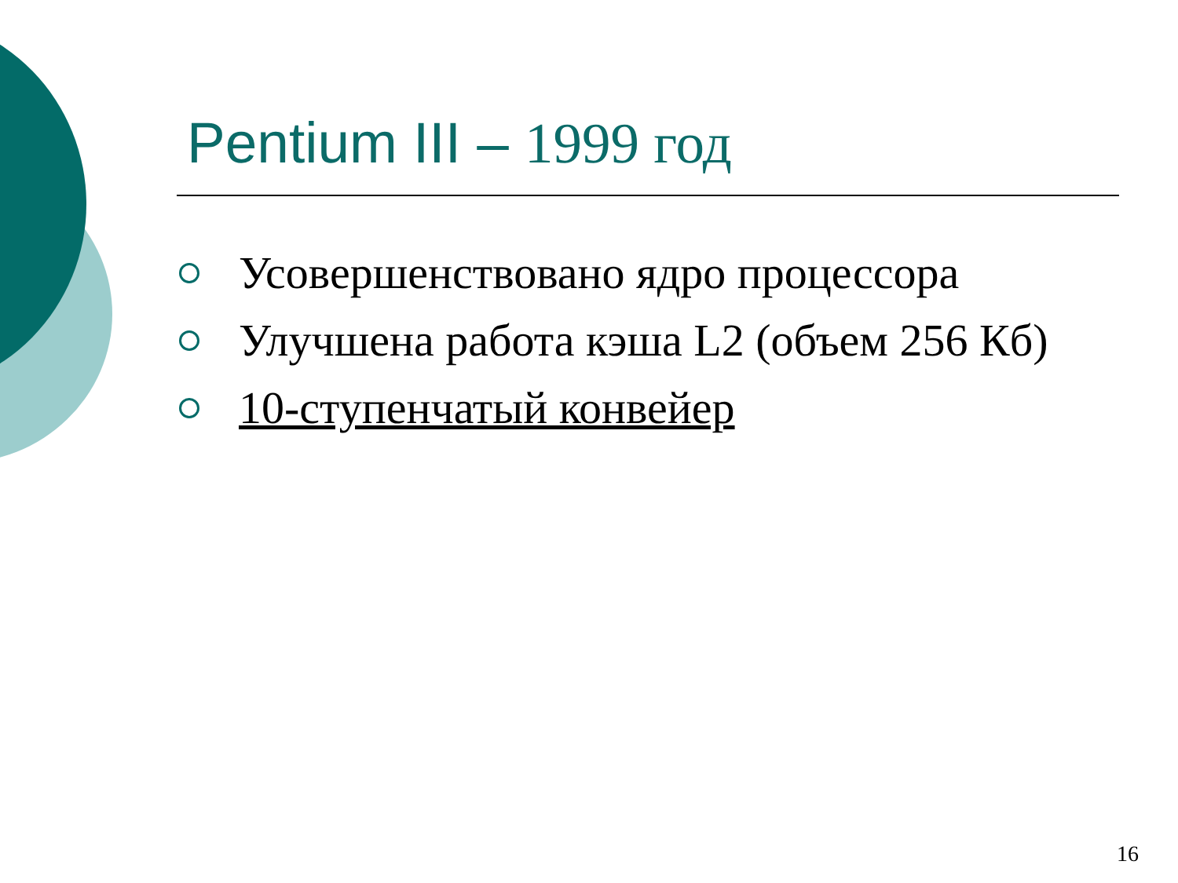Pentium III – 1999 год
Усовершенствовано ядро процессора
Улучшена работа кэша L2 (объем 256 Кб)
10-ступенчатый конвейер
16